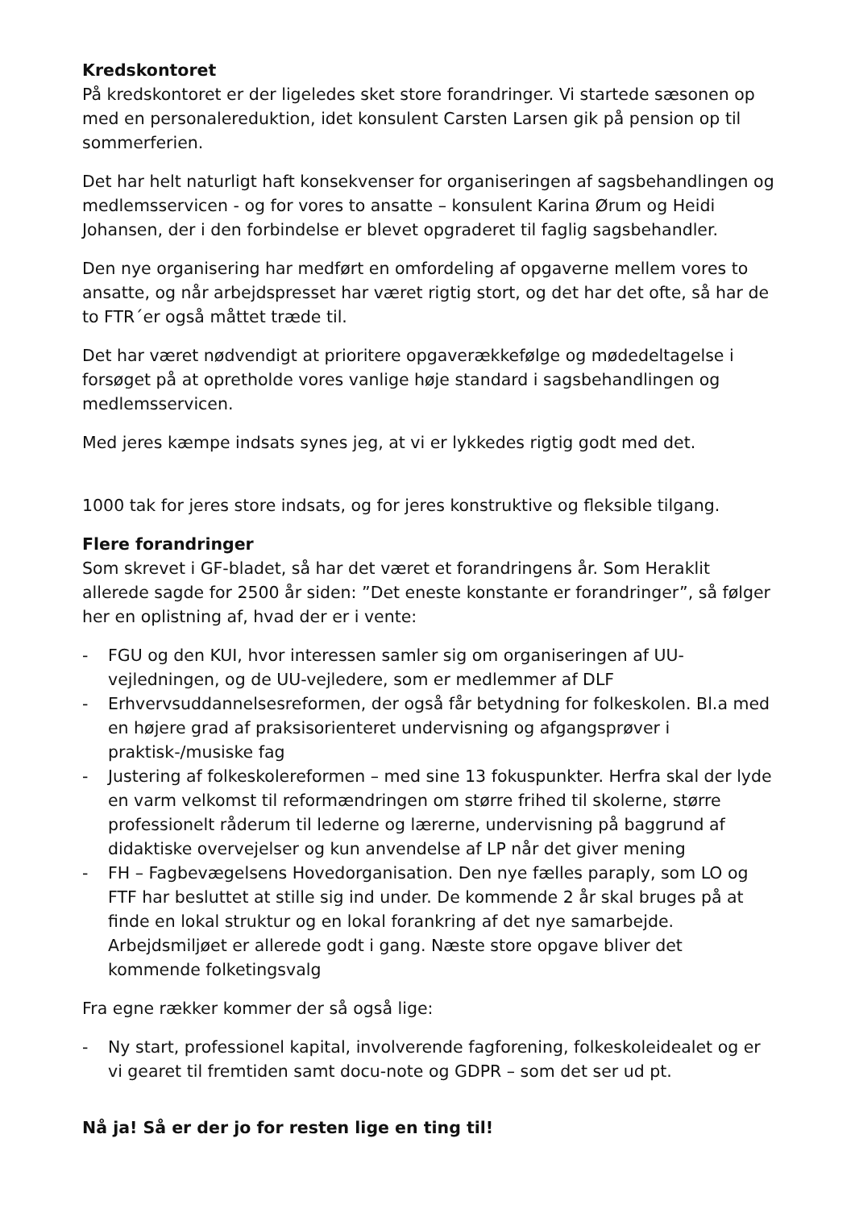Kredskontoret
På kredskontoret er der ligeledes sket store forandringer. Vi startede sæsonen op med en personalereduktion, idet konsulent Carsten Larsen gik på pension op til sommerferien.
Det har helt naturligt haft konsekvenser for organiseringen af sagsbehandlingen og medlemsservicen - og for vores to ansatte – konsulent Karina Ørum og Heidi Johansen, der i den forbindelse er blevet opgraderet til faglig sagsbehandler.
Den nye organisering har medført en omfordeling af opgaverne mellem vores to ansatte, og når arbejdspresset har været rigtig stort, og det har det ofte, så har de to FTR´er også måttet træde til.
Det har været nødvendigt at prioritere opgaverækkefølge og mødedeltagelse i forsøget på at opretholde vores vanlige høje standard i sagsbehandlingen og medlemsservicen.
Med jeres kæmpe indsats synes jeg, at vi er lykkedes rigtig godt med det.
1000 tak for jeres store indsats, og for jeres konstruktive og fleksible tilgang.
Flere forandringer
Som skrevet i GF-bladet, så har det været et forandringens år. Som Heraklit allerede sagde for 2500 år siden: ”Det eneste konstante er forandringer”, så følger her en oplistning af, hvad der er i vente:
- FGU og den KUI, hvor interessen samler sig om organiseringen af UU-vejledningen, og de UU-vejledere, som er medlemmer af DLF
- Erhvervsuddannelsesreformen, der også får betydning for folkeskolen. Bl.a med en højere grad af praksisorienteret undervisning og afgangsprøver i praktisk-/musiske fag
- Justering af folkeskolereformen – med sine 13 fokuspunkter. Herfra skal der lyde en varm velkomst til reformændringen om større frihed til skolerne, større professionelt råderum til lederne og lærerne, undervisning på baggrund af didaktiske overvejelser og kun anvendelse af LP når det giver mening
- FH – Fagbevægelsens Hovedorganisation. Den nye fælles paraply, som LO og FTF har besluttet at stille sig ind under. De kommende 2 år skal bruges på at finde en lokal struktur og en lokal forankring af det nye samarbejde. Arbejdsmiljøet er allerede godt i gang. Næste store opgave bliver det kommende folketingsvalg
Fra egne rækker kommer der så også lige:
- Ny start, professionel kapital, involverende fagforening, folkeskoleidealet og er vi gearet til fremtiden samt docu-note og GDPR – som det ser ud pt.
Nå ja! Så er der jo for resten lige en ting til!